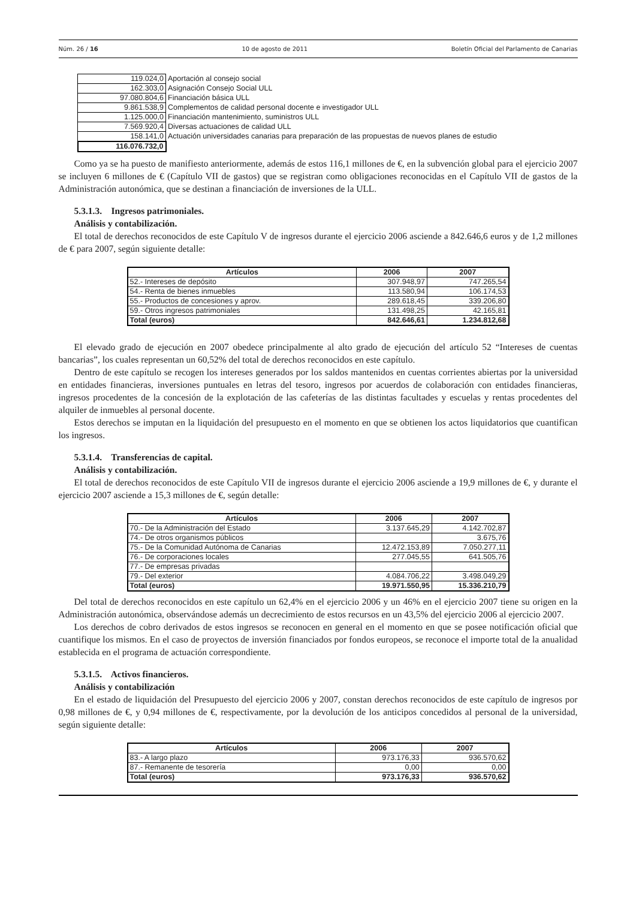Núm. 26 / 16 10 de agosto de 2011 Boletín Oficial del Parlamento de Canarias
| 119.024,0 | Aportación al consejo social |
| 162.303,0 | Asignación Consejo Social ULL |
| 97.080.804,6 | Financiación básica ULL |
| 9.861.538,9 | Complementos de calidad personal docente e investigador ULL |
| 1.125.000,0 | Financiación mantenimiento, suministros ULL |
| 7.569.920,4 | Diversas actuaciones de calidad ULL |
| 158.141,0 | Actuación universidades canarias para preparación de las propuestas de nuevos planes de estudio |
| 116.076.732,0 | |
Como ya se ha puesto de manifiesto anteriormente, además de estos 116,1 millones de €, en la subvención global para el ejercicio 2007 se incluyen 6 millones de € (Capítulo VII de gastos) que se registran como obligaciones reconocidas en el Capítulo VII de gastos de la Administración autonómica, que se destinan a financiación de inversiones de la ULL.
5.3.1.3. Ingresos patrimoniales.
Análisis y contabilización.
El total de derechos reconocidos de este Capítulo V de ingresos durante el ejercicio 2006 asciende a 842.646,6 euros y de 1,2 millones de € para 2007, según siguiente detalle:
| Artículos | 2006 | 2007 |
| --- | --- | --- |
| 52.- Intereses de depósito | 307.948,97 | 747.265,54 |
| 54.- Renta de bienes inmuebles | 113.580,94 | 106.174,53 |
| 55.- Productos de concesiones y aprov. | 289.618,45 | 339.206,80 |
| 59.- Otros ingresos patrimoniales | 131.498,25 | 42.165,81 |
| Total (euros) | 842.646,61 | 1.234.812,68 |
El elevado grado de ejecución en 2007 obedece principalmente al alto grado de ejecución del artículo 52 “Intereses de cuentas bancarias”, los cuales representan un 60,52% del total de derechos reconocidos en este capítulo.
Dentro de este capítulo se recogen los intereses generados por los saldos mantenidos en cuentas corrientes abiertas por la universidad en entidades financieras, inversiones puntuales en letras del tesoro, ingresos por acuerdos de colaboración con entidades financieras, ingresos procedentes de la concesión de la explotación de las cafeterías de las distintas facultades y escuelas y rentas procedentes del alquiler de inmuebles al personal docente.
Estos derechos se imputan en la liquidación del presupuesto en el momento en que se obtienen los actos liquidatorios que cuantifican los ingresos.
5.3.1.4. Transferencias de capital.
Análisis y contabilización.
El total de derechos reconocidos de este Capítulo VII de ingresos durante el ejercicio 2006 asciende a 19,9 millones de €, y durante el ejercicio 2007 asciende a 15,3 millones de €, según detalle:
| Artículos | 2006 | 2007 |
| --- | --- | --- |
| 70.- De la Administración del Estado | 3.137.645,29 | 4.142.702,87 |
| 74.- De otros organismos públicos | | 3.675,76 |
| 75.- De la Comunidad Autónoma de Canarias | 12.472.153,89 | 7.050.277,11 |
| 76.- De corporaciones locales | 277.045,55 | 641.505,76 |
| 77.- De empresas privadas | | |
| 79.- Del exterior | 4.084.706,22 | 3.498.049,29 |
| Total (euros) | 19.971.550,95 | 15.336.210,79 |
Del total de derechos reconocidos en este capítulo un 62,4% en el ejercicio 2006 y un 46% en el ejercicio 2007 tiene su origen en la Administración autonómica, observándose además un decrecimiento de estos recursos en un 43,5% del ejercicio 2006 al ejercicio 2007.
Los derechos de cobro derivados de estos ingresos se reconocen en general en el momento en que se posee notificación oficial que cuantifique los mismos. En el caso de proyectos de inversión financiados por fondos europeos, se reconoce el importe total de la anualidad establecida en el programa de actuación correspondiente.
5.3.1.5. Activos financieros.
Análisis y contabilización
En el estado de liquidación del Presupuesto del ejercicio 2006 y 2007, constan derechos reconocidos de este capítulo de ingresos por 0,98 millones de €, y 0,94 millones de €, respectivamente, por la devolución de los anticipos concedidos al personal de la universidad, según siguiente detalle:
| Artículos | 2006 | 2007 |
| --- | --- | --- |
| 83.- A largo plazo | 973.176,33 | 936.570,62 |
| 87.- Remanente de tesorería | 0,00 | 0,00 |
| Total (euros) | 973.176,33 | 936.570,62 |